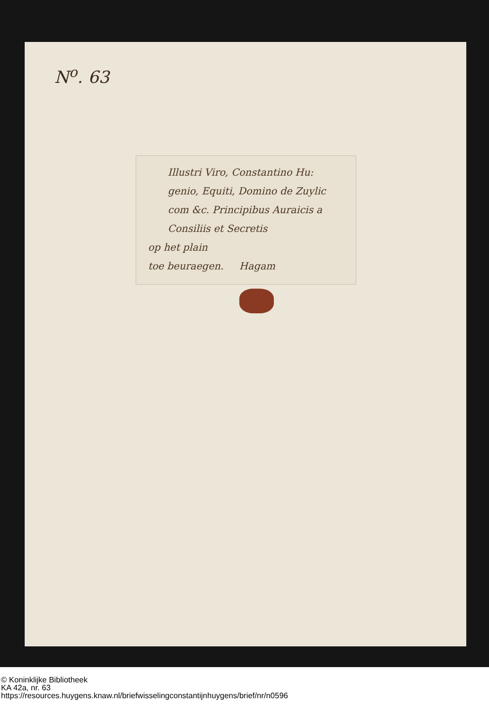N<sup>o</sup>. 63
Illustri Viro, Constantino Hu:
genio, Equiti, Domino de Zuylic
com &c. Principibus Auraicis a
Consiliis et Secretis
op het plain
toe beuraegen. Hagam
© Koninklijke Bibliotheek
KA 42a, nr. 63
https://resources.huygens.knaw.nl/briefwisselingconstantijnhuygens/brief/nr/n0596